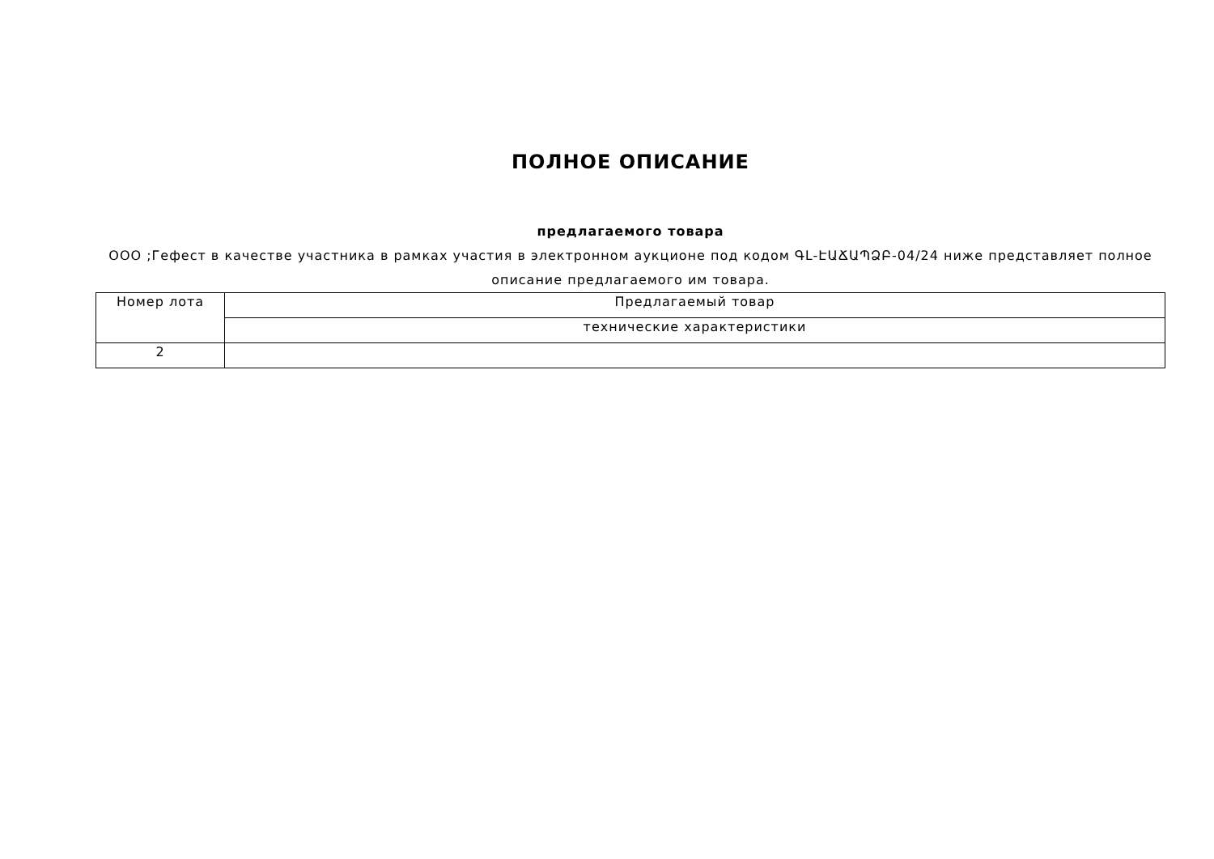ПОЛНОЕ ОПИСАНИЕ
предлагаемого товара
ООО ;Гефест в качестве участника в рамках участия в электронном аукционе под кодом ԳԼ-ԷԱՃԱՊՁԲ-04/24 ниже представляет полное описание предлагаемого им товара.
| Номер лота | Предлагаемый товар |
| | технические характеристики |
| 2 | |